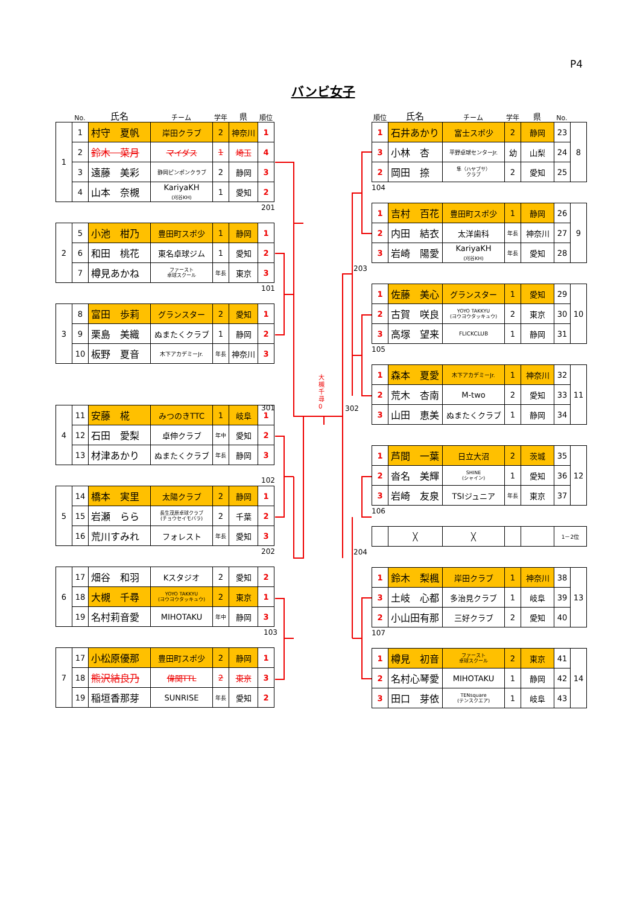P4
バンビ女子
No. 氏名 チーム 学年 県 順位
| 1 | 1 | 村守 夏帆 | 岸田クラブ | 2 | 神奈川 | 1 |
| | 2 | 鈴木 菜月 | マイダス | 1 | 埼玉 | 4 |
| | 3 | 遠藤 美彩 | 静岡ピンポンクラブ | 2 | 静岡 | 3 |
| | 4 | 山本 奈槻 | KariyaKH (刈谷KH) | 1 | 愛知 | 2 |
201
| 2 | 5 | 小池 柑乃 | 豊田町スポ少 | 1 | 静岡 | 1 |
| | 6 | 和田 桃花 | 東名卓球ジム | 1 | 愛知 | 2 |
| | 7 | 樽見あかね | ファースト 卓球スクール | 年長 | 東京 | 3 |
101
| 3 | 8 | 富田 歩莉 | グランスター | 2 | 愛知 | 1 |
| | 9 | 栗島 美織 | ぬまたくクラブ | 1 | 静岡 | 2 |
| | 10 | 板野 夏音 | 木下アカデミーJr. | 年長 | 神奈川 | 3 |
301
| 4 | 11 | 安藤 椛 | みつのきTTC | 1 | 岐阜 | 1 |
| | 12 | 石田 愛梨 | 卓伸クラブ | 年中 | 愛知 | 2 |
| | 13 | 材津あかり | ぬまたくクラブ | 年長 | 静岡 | 3 |
102
| 5 | 14 | 橋本 実里 | 太陽クラブ | 2 | 静岡 | 1 |
| | 15 | 岩瀬 らら | 長生茂原卓球クラブ (チョウセイモバラ) | 2 | 千葉 | 2 |
| | 16 | 荒川すみれ | フォレスト | 年長 | 愛知 | 3 |
202
| 6 | 17 | 畑谷 和羽 | Kスタジオ | 2 | 愛知 | 2 |
| | 18 | 大槻 千尋 | YOYO TAKKYU (ヨウヨウタッキュウ) | 2 | 東京 | 1 |
| | 19 | 名村莉音愛 | MIHOTAKU | 年中 | 静岡 | 3 |
103
| 7 | 17 | 小松原優那 | 豊田町スポ少 | 2 | 静岡 | 1 |
| | 18 | 熊沢結良乃 | 偉関TTL | 2 | 東京 | 3 |
| | 19 | 稲垣香那芽 | SUNRISE | 年長 | 愛知 | 2 |
大槻千尋 0
順位 氏名 チーム 学年 県 No.
| 1 | 石井あかり | 富士スポ少 | 2 | 静岡 | 23 | 8 |
| 3 | 小林 杏 | 平野卓球センターJr. | 幼 | 山梨 | 24 | |
| 2 | 岡田 捺 | 隼（ハヤブサ） クラブ | 2 | 愛知 | 25 | |
104
| 1 | 吉村 百花 | 豊田町スポ少 | 1 | 静岡 | 26 | 9 |
| 2 | 内田 結衣 | 太洋歯科 | 年長 | 神奈川 | 27 | |
| 3 | 岩崎 陽愛 | KariyaKH (刈谷KH) | 年長 | 愛知 | 28 | |
203
| 1 | 佐藤 美心 | グランスター | 1 | 愛知 | 29 | 10 |
| 2 | 古賀 咲良 | YOYO TAKKYU (ヨウヨウタッキュウ) | 2 | 東京 | 30 | |
| 3 | 高塚 望来 | FLICKCLUB | 1 | 静岡 | 31 | |
105
| 1 | 森本 夏愛 | 木下アカデミーJr. | 1 | 神奈川 | 32 | 11 |
| 2 | 荒木 杏南 | M-two | 2 | 愛知 | 33 | |
| 3 | 山田 恵美 | ぬまたくクラブ | 1 | 静岡 | 34 | |
302
| 1 | 芦間 一葉 | 日立大沼 | 2 | 茨城 | 35 | 12 |
| 2 | 沓名 美輝 | SHINE (シャイン) | 1 | 愛知 | 36 | |
| 3 | 岩崎 友泉 | TSIジュニア | 年長 | 東京 | 37 | |
106
| | ╳ | ╳ | | | 1－2位 |
204
| 1 | 鈴木 梨楓 | 岸田クラブ | 1 | 神奈川 | 38 | 13 |
| 3 | 土岐 心都 | 多治見クラブ | 1 | 岐阜 | 39 | |
| 2 | 小山田有那 | 三好クラブ | 2 | 愛知 | 40 | |
107
| 1 | 樽見 初音 | ファースト 卓球スクール | 2 | 東京 | 41 | 14 |
| 2 | 名村心琴愛 | MIHOTAKU | 1 | 静岡 | 42 | |
| 3 | 田口 芽依 | TENsquare (テンスクエア) | 1 | 岐阜 | 43 | |